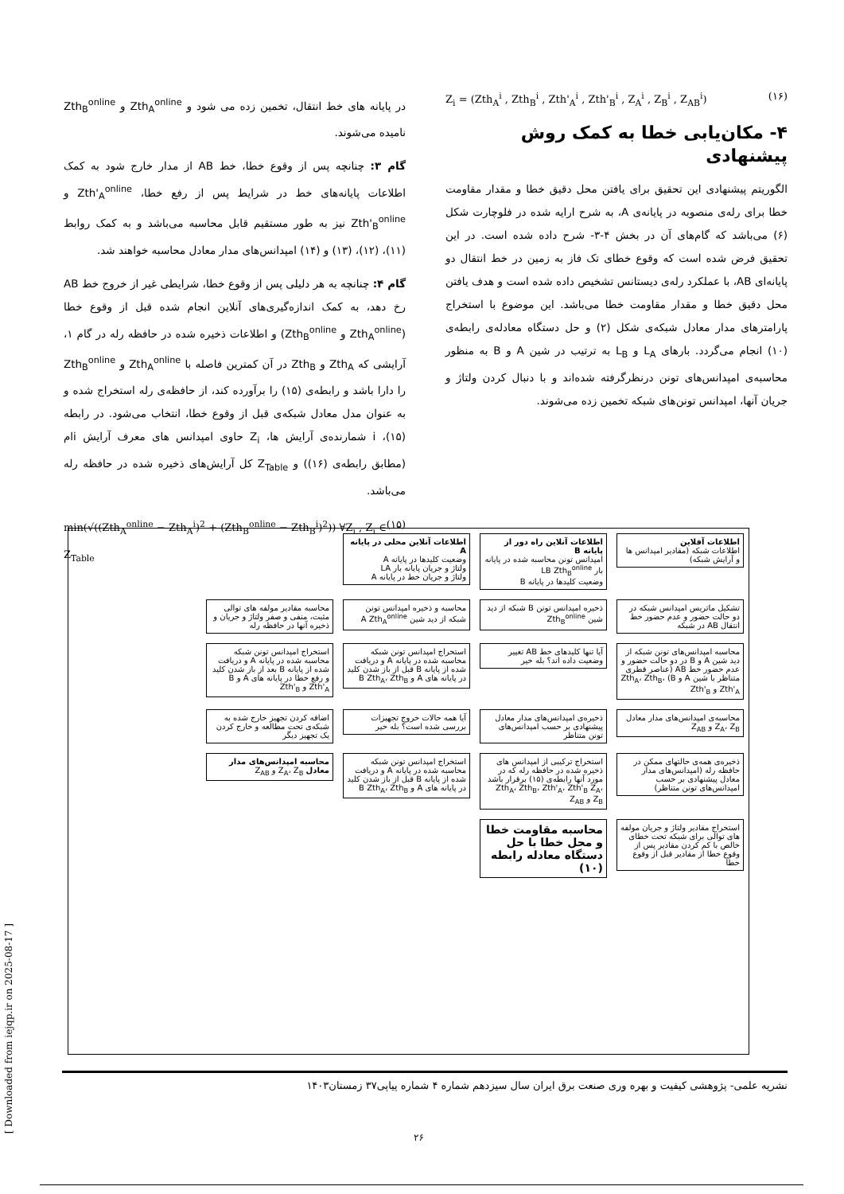در پایانه های خط انتقال، تخمین زده می شود و Zth<sub>A</sub><sup>online</sup> و Zth<sub>B</sub><sup>online</sup> نامیده می‌شوند.
گام ۳: چنانچه پس از وقوع خطا، خط AB از مدار خارج شود به کمک اطلاعات پایانه‌های خط در شرایط پس از رفع خطا، Zth'<sub>A</sub><sup>online</sup> و Zth'<sub>B</sub><sup>online</sup> نیز به طور مستقیم قابل محاسبه می‌باشد و به کمک روابط (۱۱)، (۱۲)، (۱۳) و (۱۴) امپدانس‌های مدار معادل محاسبه خواهند شد.
گام ۴: چنانچه به هر دلیلی پس از وقوع خطا، شرایطی غیر از خروج خط AB رخ دهد، به کمک اندازه‌گیری‌های آنلاین انجام شده قبل از وقوع خطا (Zth<sub>A</sub><sup>online</sup> و Zth<sub>B</sub><sup>online</sup>) و اطلاعات ذخیره شده در حافظه رله در گام ۱، آرایشی که Zth<sub>A</sub> و Zth<sub>B</sub> در آن کمترین فاصله با Zth<sub>A</sub><sup>online</sup> و Zth<sub>B</sub><sup>online</sup> را دارا باشد و رابطه‌ی (۱۵) را برآورده کند، از حافظه‌ی رله استخراج شده و به عنوان مدل معادل شبکه‌ی قبل از وقوع خطا، انتخاب می‌شود. در رابطه (۱۵)، i شمارنده‌ی آرایش ها، Z<sub>i</sub> حاوی امپدانس های معرف آرایش iام (مطابق رابطه‌ی (۱۶)) و Z<sub>Table</sub> کل آرایش‌های ذخیره شده در حافظه رله می‌باشد.
min(√((Zth<sub>A</sub><sup>online</sup> − Zth<sub>A</sub><sup>i</sup>)<sup>2</sup> + (Zth<sub>B</sub><sup>online</sup> − Zth<sub>B</sub><sup>i</sup>)<sup>2</sup>)) ∀Z<sub>i</sub> , Z<sub>i</sub> ∈ Z<sub>Table</sub> (۱۵)
Z<sub>i</sub> = (Zth<sub>A</sub><sup>i</sup> , Zth<sub>B</sub><sup>i</sup> , Zth'<sub>A</sub><sup>i</sup> , Zth'<sub>B</sub><sup>i</sup> , Z<sub>A</sub><sup>i</sup> , Z<sub>B</sub><sup>i</sup> , Z<sub>AB</sub><sup>i</sup>) (۱۶)
۴- مکان‌یابی خطا به کمک روش پیشنهادی
الگوریتم پیشنهادی این تحقیق برای یافتن محل دقیق خطا و مقدار مقاومت خطا برای رله‌ی منصوبه در پایانه‌ی A، به شرح ارایه شده در فلوچارت شکل (۶) می‌باشد که گام‌های آن در بخش ۴-۳- شرح داده شده است. در این تحقیق فرض شده است که وقوع خطای تک فاز به زمین در خط انتقال دو پایانه‌ای AB، با عملکرد رله‌ی دیستانس تشخیص داده شده است و هدف یافتن محل دقیق خطا و مقدار مقاومت خطا می‌باشد. این موضوع با استخراج پارامترهای مدار معادل شبکه‌ی شکل (۲) و حل دستگاه معادله‌ی رابطه‌ی (۱۰) انجام می‌گردد. بارهای L<sub>A</sub> و L<sub>B</sub> به ترتیب در شین A و B به منظور محاسبه‌ی امپدانس‌های تونن درنظرگرفته شده‌اند و با دنبال کردن ولتاژ و جریان آنها، امپدانس تونن‌های شبکه تخمین زده می‌شوند.
اطلاعات آفلاین
اطلاعات شبکه (مقادیر امپدانس ها و آرایش شبکه) اطلاعات آنلاین راه دور از پایانه B
امپدانس تونن محاسبه شده در پایانه بار LB Zth<sub>B</sub><sup>online</sup>
وضعیت کلیدها در پایانه B اطلاعات آنلاین محلی در پایانه A
وضعیت کلیدها در پایانه A
ولتاژ و جریان پایانه بار LA
ولتاژ و جریان خط در پایانه A
تشکیل ماتریس امپدانس شبکه در دو حالت حضور و عدم حضور خط انتقال AB در شبکه ذخیره امپدانس تونن B شبکه از دید شین Zth<sub>B</sub><sup>online</sup> محاسبه و ذخیره امپدانس تونن شبکه از دید شین A Zth<sub>A</sub><sup>online</sup> محاسبه مقادیر مولفه های توالی مثبت، منفی و صفر ولتاژ و جریان و ذخیره آنها در حافظه رله
محاسبه امپدانس‌های تونن شبکه از دید شین A و B در دو حالت حضور و عدم حضور خط AB (عناصر قطری متناظر با شین A و B) Zth<sub>A</sub>، Zth<sub>B</sub>، Zth'<sub>A</sub> و Zth'<sub>B</sub> آیا تنها کلیدهای خط AB تغییر وضعیت داده اند؟ بله خیر استخراج امپدانس تونن شبکه محاسبه شده در پایانه A و دریافت شده از پایانه B قبل از باز شدن کلید در پایانه های A و B Zth<sub>A</sub>، Zth<sub>B</sub> استخراج امپدانس تونن شبکه محاسبه شده در پایانه A و دریافت شده از پایانه B بعد از باز شدن کلید و رفع خطا در پایانه های A و B Zth'<sub>A</sub> و Zth'<sub>B</sub>
محاسبه‌ی امپدانس‌های مدار معادل Z<sub>A</sub>، Z<sub>B</sub> و Z<sub>AB</sub> ذخیره‌ی امپدانس‌های مدار معادل پیشنهادی بر حسب امپدانس‌های تونن متناظر آیا همه حالات خروج تجهیزات بررسی شده است؟ بله خیر اضافه کردن تجهیز خارج شده به شبکه‌ی تحت مطالعه و خارج کردن یک تجهیز دیگر
ذخیره‌ی همه‌ی حالتهای ممکن در حافظه رله (امپدانس‌های مدار معادل پیشنهادی بر حسب امپدانس‌های تونن متناظر) استخراج ترکیبی از امپدانس های ذخیره شده در حافظه رله که در مورد آنها رابطه‌ی (۱۵) برقرار باشد Zth<sub>A</sub>، Zth<sub>B</sub>، Zth'<sub>A</sub>، Zth'<sub>B</sub> Z<sub>A</sub>، Z<sub>B</sub> و Z<sub>AB</sub> استخراج امپدانس تونن شبکه محاسبه شده در پایانه A و دریافت شده از پایانه B قبل از باز شدن کلید در پایانه های A و B Zth<sub>A</sub>، Zth<sub>B</sub> محاسبه امپدانس‌های مدار معادل Z<sub>A</sub>، Z<sub>B</sub> و Z<sub>AB</sub>
استخراج مقادیر ولتاژ و جریان مولفه های توالی برای شبکه تحت خطای خالص با کم کردن مقادیر پس از وقوع خطا از مقادیر قبل از وقوع خطا محاسبه مقاومت خطا و محل خطا با حل دستگاه معادله رابطه (۱۰)
نشریه علمی- پژوهشی کیفیت و بهره وری صنعت برق ایران سال سیزدهم شماره ۴ شماره پیاپی۳۷ زمستان۱۴۰۳
۲۶
[ Downloaded from iejqp.ir on 2025-08-17 ]